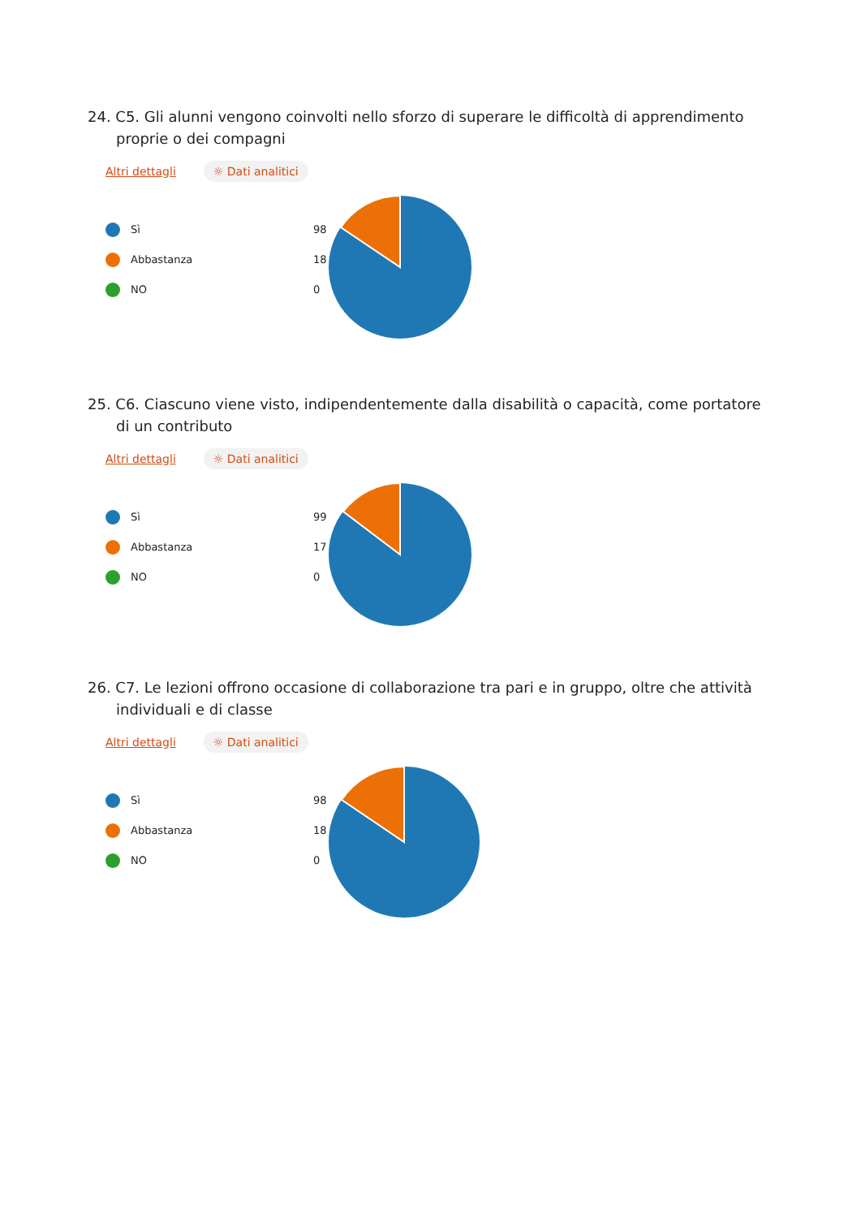24. C5. Gli alunni vengono coinvolti nello sforzo di superare le difficoltà di apprendimento proprie o dei compagni
Altri dettagli ☼ Dati analitici
Sì 98
Abbastanza 18
NO 0
25. C6. Ciascuno viene visto, indipendentemente dalla disabilità o capacità, come portatore di un contributo
Altri dettagli ☼ Dati analitici
Sì 99
Abbastanza 17
NO 0
26. C7. Le lezioni offrono occasione di collaborazione tra pari e in gruppo, oltre che attività individuali e di classe
Altri dettagli ☼ Dati analitici
Sì 98
Abbastanza 18
NO 0